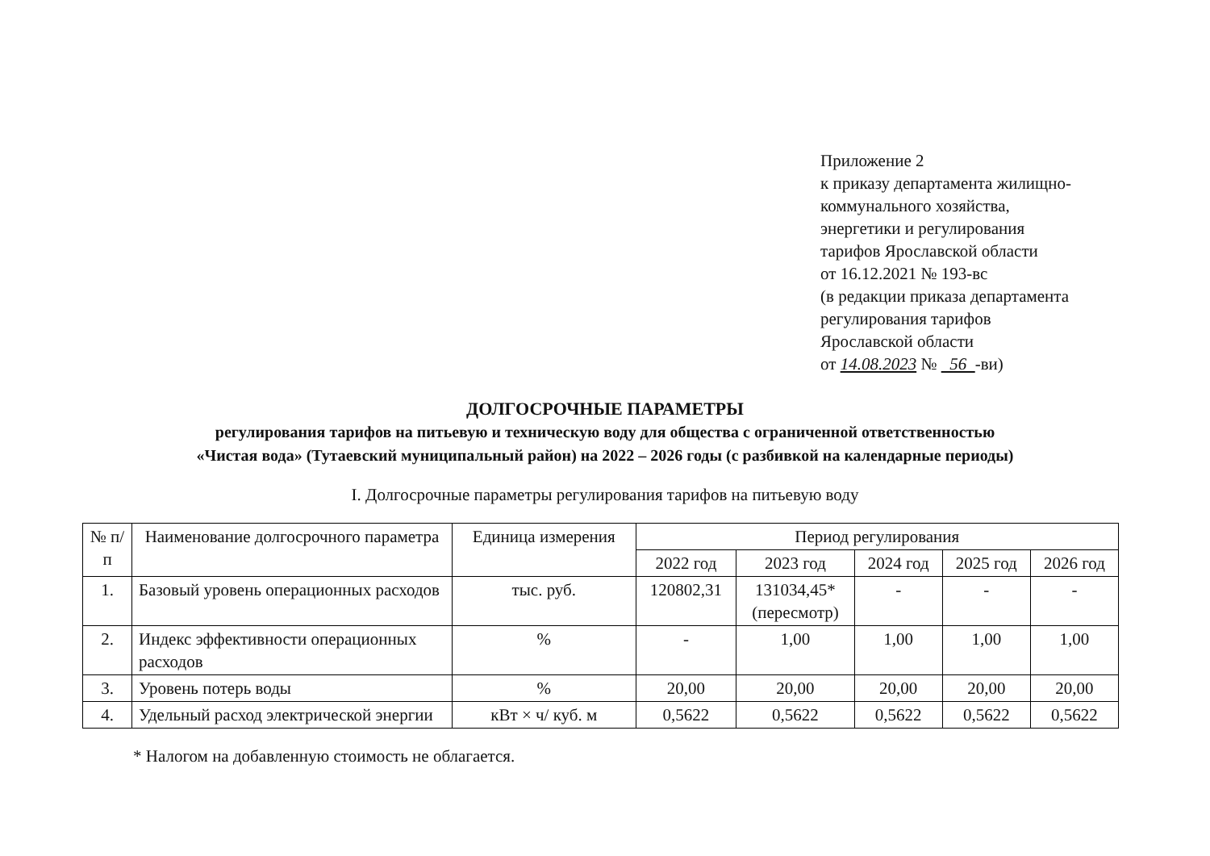Приложение 2
к приказу департамента жилищно-
коммунального хозяйства,
энергетики и регулирования
тарифов Ярославской области
от 16.12.2021 № 193-вс
(в редакции приказа департамента
регулирования тарифов
Ярославской области
от 14.08.2023 № 56 -ви)
ДОЛГОСРОЧНЫЕ ПАРАМЕТРЫ
регулирования тарифов на питьевую и техническую воду для общества с ограниченной ответственностью
«Чистая вода» (Тутаевский муниципальный район) на 2022 – 2026 годы (с разбивкой на календарные периоды)
I. Долгосрочные параметры регулирования тарифов на питьевую воду
| № п/п | Наименование долгосрочного параметра | Единица измерения | Период регулирования | | | | |
| --- | --- | --- | --- | --- | --- | --- | --- |
| | | | 2022 год | 2023 год | 2024 год | 2025 год | 2026 год |
| 1. | Базовый уровень операционных расходов | тыс. руб. | 120802,31 | 131034,45* (пересмотр) | - | - | - |
| 2. | Индекс эффективности операционных расходов | % | - | 1,00 | 1,00 | 1,00 | 1,00 |
| 3. | Уровень потерь воды | % | 20,00 | 20,00 | 20,00 | 20,00 | 20,00 |
| 4. | Удельный расход электрической энергии | кВт × ч/ куб. м | 0,5622 | 0,5622 | 0,5622 | 0,5622 | 0,5622 |
* Налогом на добавленную стоимость не облагается.